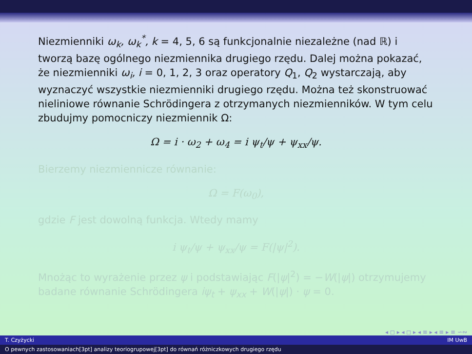Niezmienniki ω<sub>k</sub>, ω<sub>k</sub><sup>*</sup>, k = 4, 5, 6 są funkcjonalnie niezależne (nad ℝ) i tworzą bazę ogólnego niezmiennika drugiego rzędu. Dalej można pokazać, że niezmienniki ω<sub>i</sub>, i = 0, 1, 2, 3 oraz operatory Q<sub>1</sub>, Q<sub>2</sub> wystarczają, aby wyznaczyć wszystkie niezmienniki drugiego rzędu. Można też skonstruować nieliniowe równanie Schrödingera z otrzymanych niezmienników. W tym celu zbudujmy pomocniczy niezmiennik Ω:
Ω = i · ω<sub>2</sub> + ω<sub>4</sub> = i ψ<sub>t</sub>/ψ + ψ<sub>xx</sub>/ψ.
Bierzemy niezmiennicze równanie:
Ω = F(ω<sub>0</sub>),
gdzie F jest dowolną funkcja. Wtedy mamy
i ψ<sub>t</sub>/ψ + ψ<sub>xx</sub>/ψ = F(|ψ|<sup>2</sup>).
Mnożąc to wyrażenie przez ψ i podstawiając F(|ψ|<sup>2</sup>) = −W(|ψ|) otrzymujemy badane równanie Schrödingera iψ<sub>t</sub> + ψ<sub>xx</sub> + W(|ψ|) · ψ = 0.
◂ ◻ ▸ ◂ ◻ ▸ ◂ ≡ ▸ ◂ ≡ ▸ ≡ ∽∾
T. Czyżycki IM UwB
O pewnych zastosowaniach[3pt] analizy teoriogrupowej[3pt] do równań różniczkowych drugiego rzędu